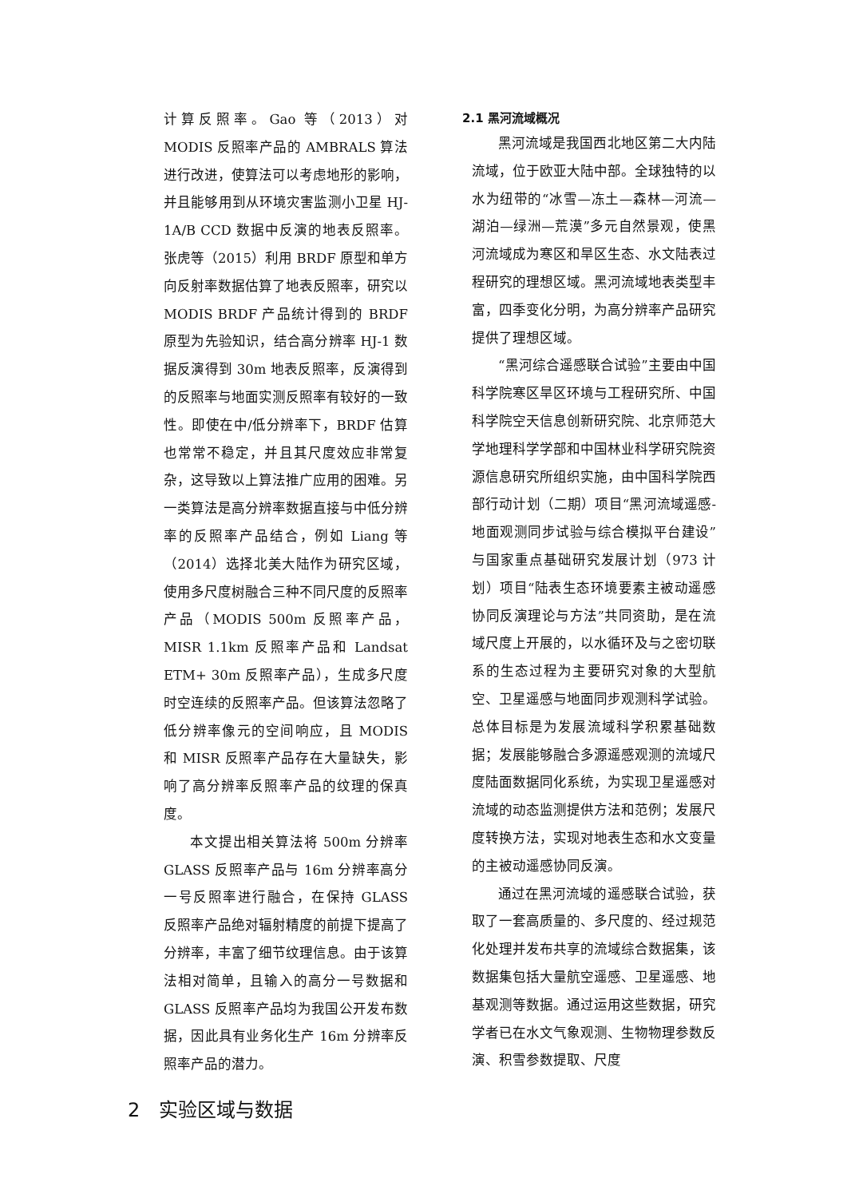计算反照率。Gao 等（2013）对 MODIS 反照率产品的 AMBRALS 算法进行改进，使算法可以考虑地形的影响，并且能够用到从环境灾害监测小卫星 HJ-1A/B CCD 数据中反演的地表反照率。张虎等（2015）利用 BRDF 原型和单方向反射率数据估算了地表反照率，研究以 MODIS BRDF 产品统计得到的 BRDF 原型为先验知识，结合高分辨率 HJ-1 数据反演得到 30m 地表反照率，反演得到的反照率与地面实测反照率有较好的一致性。即使在中/低分辨率下，BRDF 估算也常常不稳定，并且其尺度效应非常复杂，这导致以上算法推广应用的困难。另一类算法是高分辨率数据直接与中低分辨率的反照率产品结合，例如 Liang 等（2014）选择北美大陆作为研究区域，使用多尺度树融合三种不同尺度的反照率产品（MODIS 500m 反照率产品，MISR 1.1km 反照率产品和 Landsat ETM+ 30m 反照率产品），生成多尺度时空连续的反照率产品。但该算法忽略了低分辨率像元的空间响应，且 MODIS 和 MISR 反照率产品存在大量缺失，影响了高分辨率反照率产品的纹理的保真度。
本文提出相关算法将 500m 分辨率 GLASS 反照率产品与 16m 分辨率高分一号反照率进行融合，在保持 GLASS 反照率产品绝对辐射精度的前提下提高了分辨率，丰富了细节纹理信息。由于该算法相对简单，且输入的高分一号数据和 GLASS 反照率产品均为我国公开发布数据，因此具有业务化生产 16m 分辨率反照率产品的潜力。
2　实验区域与数据
2.1 黑河流域概况
黑河流域是我国西北地区第二大内陆流域，位于欧亚大陆中部。全球独特的以水为纽带的“冰雪—冻土—森林—河流—湖泊—绿洲—荒漠”多元自然景观，使黑河流域成为寒区和旱区生态、水文陆表过程研究的理想区域。黑河流域地表类型丰富，四季变化分明，为高分辨率产品研究提供了理想区域。
“黑河综合遥感联合试验”主要由中国科学院寒区旱区环境与工程研究所、中国科学院空天信息创新研究院、北京师范大学地理科学学部和中国林业科学研究院资源信息研究所组织实施，由中国科学院西部行动计划（二期）项目“黑河流域遥感-地面观测同步试验与综合模拟平台建设”与国家重点基础研究发展计划（973 计划）项目“陆表生态环境要素主被动遥感协同反演理论与方法”共同资助，是在流域尺度上开展的，以水循环及与之密切联系的生态过程为主要研究对象的大型航空、卫星遥感与地面同步观测科学试验。总体目标是为发展流域科学积累基础数据；发展能够融合多源遥感观测的流域尺度陆面数据同化系统，为实现卫星遥感对流域的动态监测提供方法和范例；发展尺度转换方法，实现对地表生态和水文变量的主被动遥感协同反演。
通过在黑河流域的遥感联合试验，获取了一套高质量的、多尺度的、经过规范化处理并发布共享的流域综合数据集，该数据集包括大量航空遥感、卫星遥感、地基观测等数据。通过运用这些数据，研究学者已在水文气象观测、生物物理参数反演、积雪参数提取、尺度